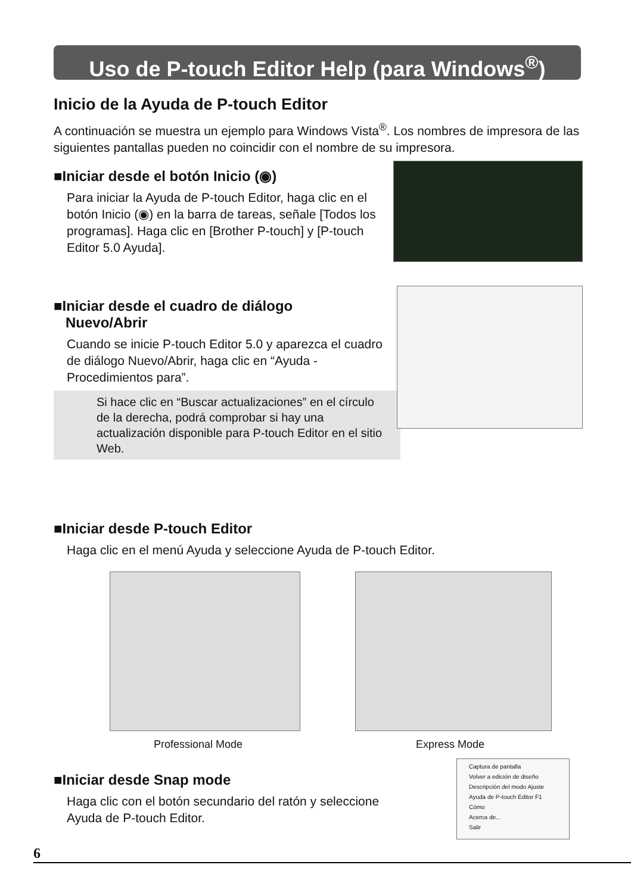Uso de P-touch Editor Help (para Windows<sup>®</sup>)
Inicio de la Ayuda de P-touch Editor
A continuación se muestra un ejemplo para Windows Vista<sup>®</sup>. Los nombres de impresora de las siguientes pantallas pueden no coincidir con el nombre de su impresora.
■Iniciar desde el botón Inicio (◉)
Para iniciar la Ayuda de P-touch Editor, haga clic en el botón Inicio (◉) en la barra de tareas, señale [Todos los programas]. Haga clic en [Brother P-touch] y [P-touch Editor 5.0 Ayuda].
■Iniciar desde el cuadro de diálogo
Nuevo/Abrir
Cuando se inicie P-touch Editor 5.0 y aparezca el cuadro de diálogo Nuevo/Abrir, haga clic en “Ayuda - Procedimientos para”.
Si hace clic en “Buscar actualizaciones” en el círculo de la derecha, podrá comprobar si hay una actualización disponible para P-touch Editor en el sitio Web.
■Iniciar desde P-touch Editor
Haga clic en el menú Ayuda y seleccione Ayuda de P-touch Editor.
Professional Mode Express Mode
■Iniciar desde Snap mode
Haga clic con el botón secundario del ratón y seleccione Ayuda de P-touch Editor.
Captura de pantalla
Volver a edición de diseño
Descripción del modo Ajuste
Ayuda de P-touch Editor F1
Cómo
Acerca de...
Salir
6